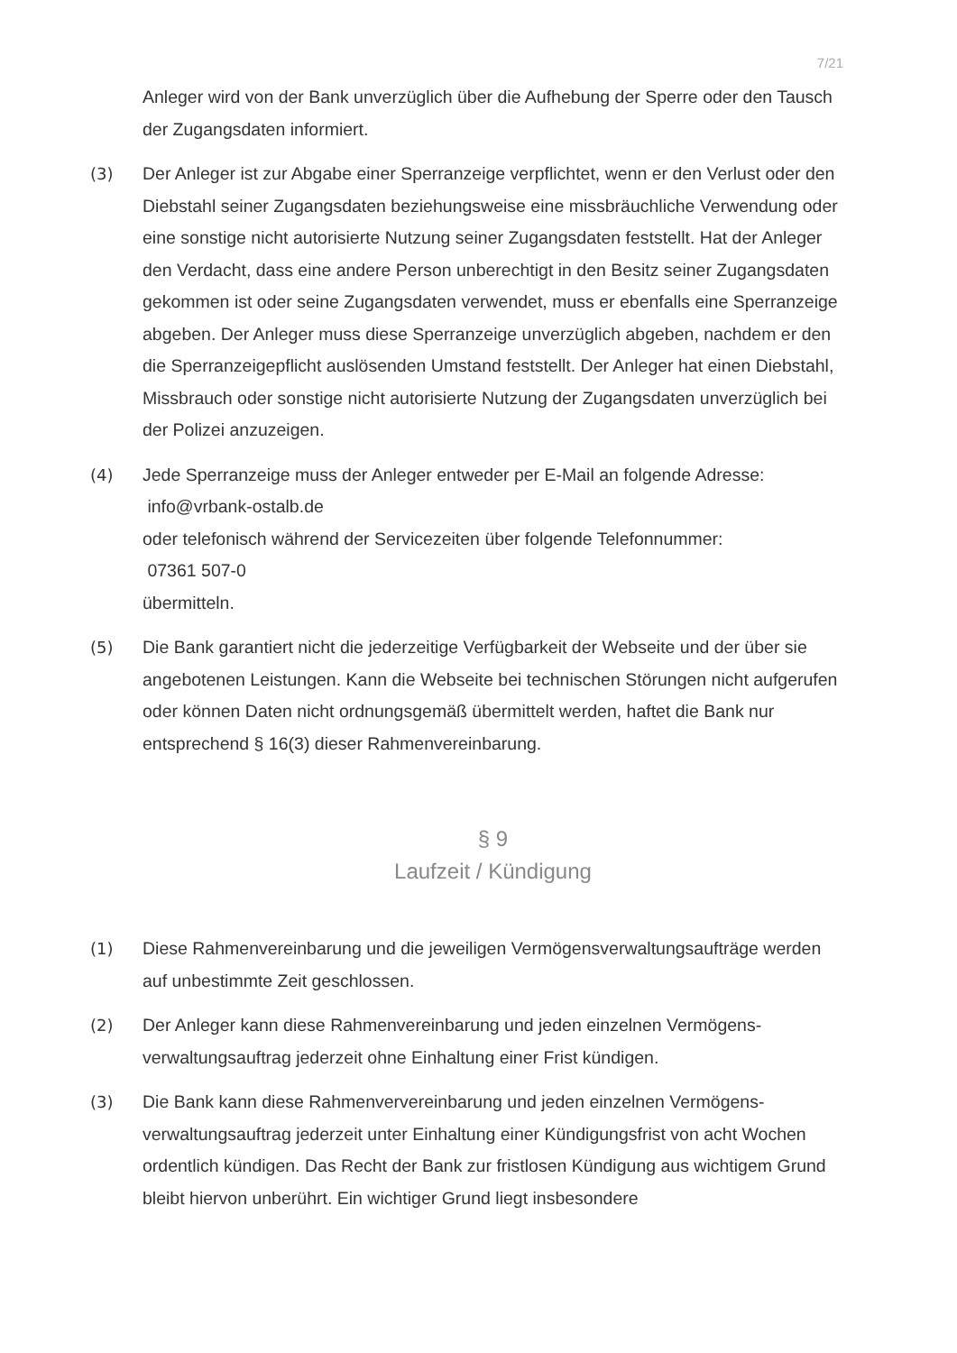7/21
Anleger wird von der Bank unverzüglich über die Aufhebung der Sperre oder den Tausch der Zugangsdaten informiert.
(3) Der Anleger ist zur Abgabe einer Sperranzeige verpflichtet, wenn er den Verlust oder den Diebstahl seiner Zugangsdaten beziehungsweise eine missbräuchliche Verwendung oder eine sonstige nicht autorisierte Nutzung seiner Zugangsdaten feststellt. Hat der Anleger den Verdacht, dass eine andere Person unberechtigt in den Besitz seiner Zugangsdaten gekommen ist oder seine Zugangsdaten ver­wendet, muss er ebenfalls eine Sperranzeige abgeben. Der Anleger muss diese Sperranzeige unverzüglich abgeben, nachdem er den die Sperranzeigepflicht auslösenden Umstand feststellt. Der Anleger hat einen Diebstahl, Missbrauch oder sonstige nicht autorisierte Nutzung der Zugangsdaten unverzüglich bei der Polizei anzuzeigen.
(4) Jede Sperranzeige muss der Anleger entweder per E-Mail an folgende Adresse:
info@vrbank-ostalb.de
oder telefonisch während der Servicezeiten über folgende Telefonnummer:
07361 507-0
übermitteln.
(5) Die Bank garantiert nicht die jederzeitige Verfügbarkeit der Webseite und der über sie angebotenen Leistungen. Kann die Webseite bei technischen Störungen nicht aufgerufen oder können Daten nicht ordnungsgemäß übermittelt werden, haftet die Bank nur entsprechend § 16(3) dieser Rahmenvereinbarung.
§ 9
Laufzeit / Kündigung
(1) Diese Rahmenvereinbarung und die jeweiligen Vermögensverwaltungsaufträge werden auf unbestimmte Zeit geschlossen.
(2) Der Anleger kann diese Rahmenvereinbarung und jeden einzelnen Vermögens­verwaltungsauftrag jederzeit ohne Einhaltung einer Frist kündigen.
(3) Die Bank kann diese Rahmenververeinbarung und jeden einzelnen Vermögens­verwaltungsauftrag jederzeit unter Einhaltung einer Kündigungsfrist von acht Wochen ordentlich kündigen. Das Recht der Bank zur fristlosen Kündigung aus wichtigem Grund bleibt hiervon unberührt. Ein wichtiger Grund liegt insbesondere